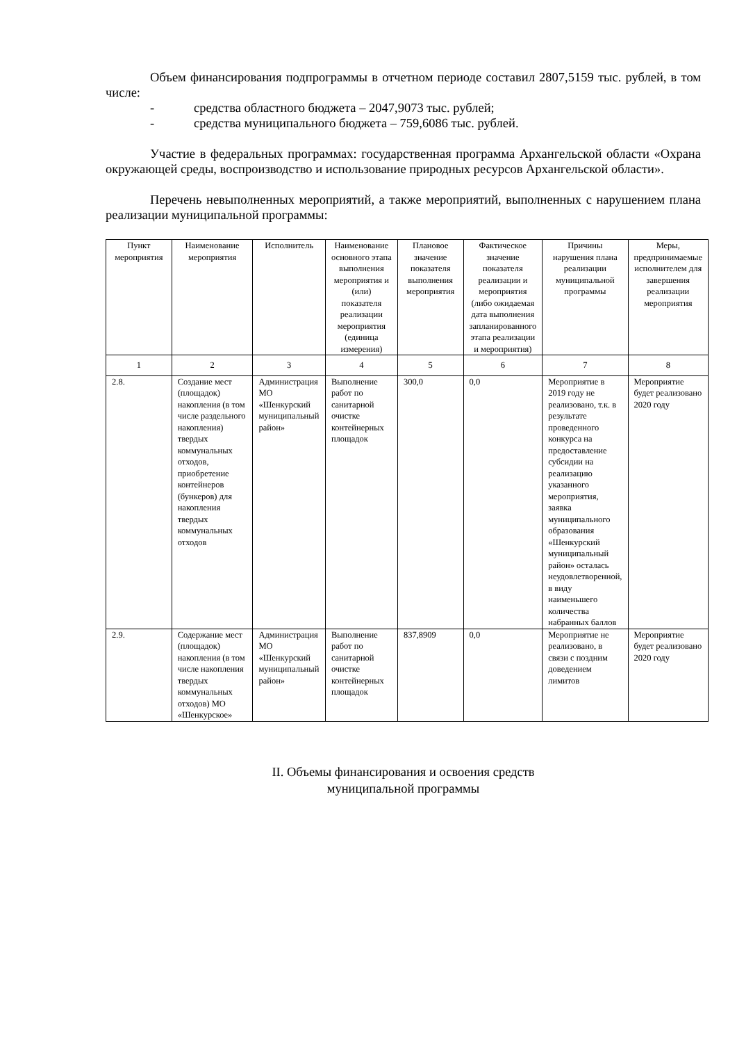Объем финансирования подпрограммы в отчетном периоде составил 2807,5159 тыс. рублей, в том числе:
- средства областного бюджета – 2047,9073 тыс. рублей;
- средства муниципального бюджета – 759,6086 тыс. рублей.
Участие в федеральных программах: государственная программа Архангельской области «Охрана окружающей среды, воспроизводство и использование природных ресурсов Архангельской области».
Перечень невыполненных мероприятий, а также мероприятий, выполненных с нарушением плана реализации муниципальной программы:
| Пункт мероприятия | Наименование мероприятия | Исполнитель | Наименование основного этапа выполнения мероприятия и (или) показателя реализации мероприятия (единица измерения) | Плановое значение показателя выполнения мероприятия | Фактическое значение показателя реализации и мероприятия (либо ожидаемая дата выполнения запланированного этапа реализации и мероприятия) | Причины нарушения плана реализации муниципальной программы | Меры, предпринимаемые исполнителем для завершения реализации мероприятия |
| --- | --- | --- | --- | --- | --- | --- | --- |
| 1 | 2 | 3 | 4 | 5 | 6 | 7 | 8 |
| 2.8. | Создание мест (площадок) накопления (в том числе раздельного накопления) твердых коммунальных отходов, приобретение контейнеров (бункеров) для накопления твердых коммунальных отходов | Администрация МО «Шенкурский муниципальный район» | Выполнение работ по санитарной очистке контейнерных площадок | 300,0 | 0,0 | Мероприятие в 2019 году не реализовано, т.к. в результате проведенного конкурса на предоставление субсидии на реализацию указанного мероприятия, заявка муниципального образования «Шенкурский муниципальный район» осталась неудовлетворенной, в виду наименьшего количества набранных баллов | Мероприятие будет реализовано 2020 году |
| 2.9. | Содержание мест (площадок) накопления (в том числе накопления твердых коммунальных отходов) МО «Шенкурское» | Администрация МО «Шенкурский муниципальный район» | Выполнение работ по санитарной очистке контейнерных площадок | 837,8909 | 0,0 | Мероприятие не реализовано, в связи с поздним доведением лимитов | Мероприятие будет реализовано 2020 году |
II. Объемы финансирования и освоения средств
муниципальной программы